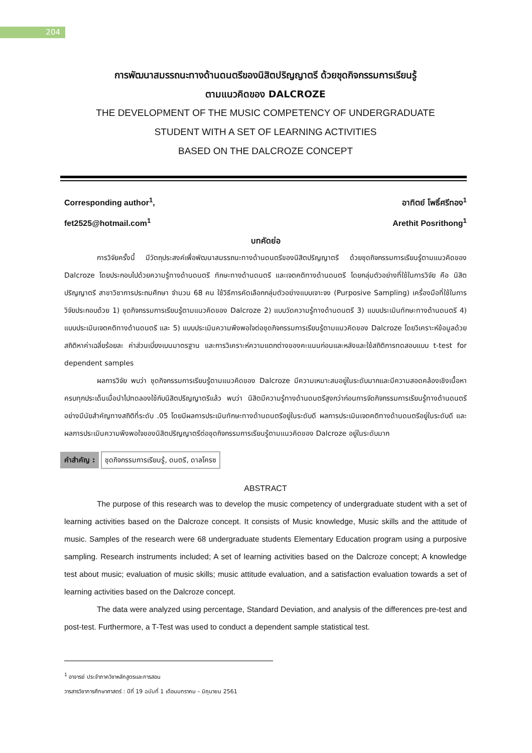204
การพัฒนาสมรรถนะทางด้านดนตรีของนิสิตปริญญาตรี ด้วยชุดกิจกรรมการเรียนรู้
ตามแนวคิดของ DALCROZE
THE DEVELOPMENT OF THE MUSIC COMPETENCY OF UNDERGRADUATE
STUDENT WITH A SET OF LEARNING ACTIVITIES
BASED ON THE DALCROZE CONCEPT
Corresponding author<sup>1</sup>,
fet2525@hotmail.com<sup>1</sup>
อาทิตย์ โพธิ์ศรีทอง<sup>1</sup>
Arethit Posrithong<sup>1</sup>
บทคัดย่อ
การวิจัยครั้งนี้ มีวัตถุประสงค์เพื่อพัฒนาสมรรถนะทางด้านดนตรีของนิสิตปริญญาตรี ด้วยชุดกิจกรรมการเรียนรู้ตามแนวคิดของ Dalcroze โดยประกอบไปด้วยความรู้ทางด้านดนตรี ทักษะทางด้านดนตรี และเจตคติทางด้านดนตรี โดยกลุ่มตัวอย่างที่ใช้ในการวิจัย คือ นิสิตปริญญาตรี สาขาวิชาการประถมศึกษา จำนวน 68 คน ใช้วิธีการคัดเลือกกลุ่มตัวอย่างแบบเจาะจง (Purposive Sampling) เครื่องมือที่ใช้ในการวิจัยประกอบด้วย 1) ชุดกิจกรรมการเรียนรู้ตามแนวคิดของ Dalcroze 2) แบบวัดความรู้ทางด้านดนตรี 3) แบบประเมินทักษะทางด้านดนตรี 4) แบบประเมินเจตคติทางด้านดนตรี และ 5) แบบประเมินความพึงพอใจต่อชุดกิจกรรมการเรียนรู้ตามแนวคิดของ Dalcroze โดยวิเคราะห์ข้อมูลด้วยสถิติหาค่าเฉลี่ยร้อยละ ค่าส่วนเบี่ยงเบนมาตรฐาน และการวิเคราะห์ความแตกต่างของคะแนนก่อนและหลังและใช้สถิติการทดสอบแบบ t-test for dependent samples
ผลการวิจัย พบว่า ชุดกิจกรรมการเรียนรู้ตามแนวคิดของ Dalcroze มีความเหมาะสมอยู่ในระดับมากและมีความสอดคล้องเชิงเนื้อหาครบทุกประเด็นเมื่อนำไปทดลองใช้กับนิสิตปริญญาตรีแล้ว พบว่า นิสิตมีความรู้ทางด้านดนตรีสูงกว่าก่อนการจัดกิจกรรมการเรียนรู้ทางด้านดนตรีอย่างมีนัยสำคัญทางสถิติที่ระดับ .05 โดยมีผลการประเมินทักษะทางด้านดนตรีอยู่ในระดับดี ผลการประเมินเจตคติทางด้านดนตรีอยู่ในระดับดี และผลการประเมินความพึงพอใจของนิสิตปริญญาตรีต่อชุดกิจกรรมการเรียนรู้ตามแนวคิดของ Dalcroze อยู่ในระดับมาก
คำสำคัญ : ชุดกิจกรรมการเรียนรู้, ดนตรี, ดาลโครซ
ABSTRACT
The purpose of this research was to develop the music competency of undergraduate student with a set of learning activities based on the Dalcroze concept. It consists of Music knowledge, Music skills and the attitude of music. Samples of the research were 68 undergraduate students Elementary Education program using a purposive sampling. Research instruments included; A set of learning activities based on the Dalcroze concept; A knowledge test about music; evaluation of music skills; music attitude evaluation, and a satisfaction evaluation towards a set of learning activities based on the Dalcroze concept.
The data were analyzed using percentage, Standard Deviation, and analysis of the differences pre-test and post-test. Furthermore, a T-Test was used to conduct a dependent sample statistical test.
<sup>1</sup> อาจารย์ ประจำภาควิชาหลักสูตรและการสอน
วารสารวิชาการศึกษาศาสตร์ : ปีที่ 19 ฉบับที่ 1 เดือนมกราคม – มิถุนายน 2561